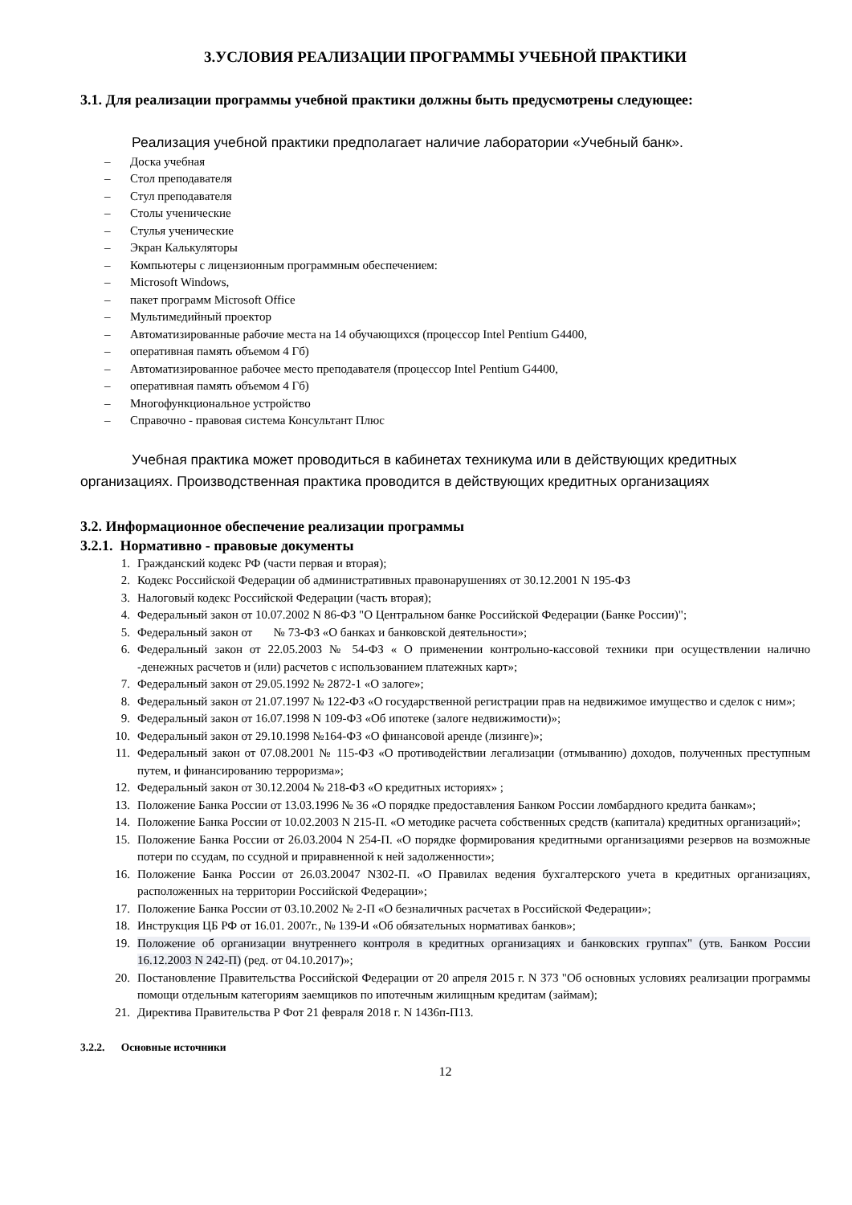3.УСЛОВИЯ РЕАЛИЗАЦИИ ПРОГРАММЫ УЧЕБНОЙ ПРАКТИКИ
3.1. Для реализации программы учебной практики должны быть предусмотрены следующее:
Реализация учебной практики предполагает наличие лаборатории «Учебный банк».
– Доска учебная
– Стол преподавателя
– Стул преподавателя
– Столы ученические
– Стулья ученические
– Экран Калькуляторы
– Компьютеры с лицензионным программным обеспечением:
– Microsoft Windows,
– пакет программ Microsoft Office
– Мультимедийный проектор
– Автоматизированные рабочие места на 14 обучающихся (процессор Intel Pentium G4400,
– оперативная память объемом 4 Гб)
– Автоматизированное рабочее место преподавателя (процессор Intel Pentium G4400,
– оперативная память объемом 4 Гб)
– Многофункциональное устройство
– Справочно - правовая система Консультант Плюс
Учебная практика может проводиться в кабинетах техникума или в действующих кредитных организациях. Производственная практика проводится в действующих кредитных организациях
3.2. Информационное обеспечение реализации программы
3.2.1. Нормативно - правовые документы
1. Гражданский кодекс РФ (части первая и вторая);
2. Кодекс Российской Федерации об административных правонарушениях от 30.12.2001 N 195-ФЗ
3. Налоговый кодекс Российской Федерации (часть вторая);
4. Федеральный закон от 10.07.2002 N 86-ФЗ "О Центральном банке Российской Федерации (Банке России)";
5. Федеральный закон от № 73-ФЗ «О банках и банковской деятельности»;
6. Федеральный закон от 22.05.2003 № 54-ФЗ « О применении контрольно-кассовой техники при осуществлении налично -денежных расчетов и (или) расчетов с использованием платежных карт»;
7. Федеральный закон от 29.05.1992 № 2872-1 «О залоге»;
8. Федеральный закон от 21.07.1997 № 122-ФЗ «О государственной регистрации прав на недвижимое имущество и сделок с ним»;
9. Федеральный закон от 16.07.1998 N 109-ФЗ «Об ипотеке (залоге недвижимости)»;
10. Федеральный закон от 29.10.1998 №164-ФЗ «О финансовой аренде (лизинге)»;
11. Федеральный закон от 07.08.2001 № 115-ФЗ «О противодействии легализации (отмыванию) доходов, полученных преступным путем, и финансированию терроризма»;
12. Федеральный закон от 30.12.2004 № 218-ФЗ «О кредитных историях» ;
13. Положение Банка России от 13.03.1996 № 36 «О порядке предоставления Банком России ломбардного кредита банкам»;
14. Положение Банка России от 10.02.2003 N 215-П. «О методике расчета собственных средств (капитала) кредитных организаций»;
15. Положение Банка России от 26.03.2004 N 254-П. «О порядке формирования кредитными организациями резервов на возможные потери по ссудам, по ссудной и приравненной к ней задолженности»;
16. Положение Банка России от 26.03.20047 N302-П. «О Правилах ведения бухгалтерского учета в кредитных организациях, расположенных на территории Российской Федерации»;
17. Положение Банка России от 03.10.2002 № 2-П «О безналичных расчетах в Российской Федерации»;
18. Инструкция ЦБ РФ от 16.01. 2007г., № 139-И «Об обязательных нормативах банков»;
19. Положение об организации внутреннего контроля в кредитных организациях и банковских группах" (утв. Банком России 16.12.2003 N 242-П) (ред. от 04.10.2017)»;
20. Постановление Правительства Российской Федерации от 20 апреля 2015 г. N 373 "Об основных условиях реализации программы помощи отдельным категориям заемщиков по ипотечным жилищным кредитам (займам);
21. Директива Правительства Р Фот 21 февраля 2018 г. N 1436п-П13.
3.2.2. Основные источники
12